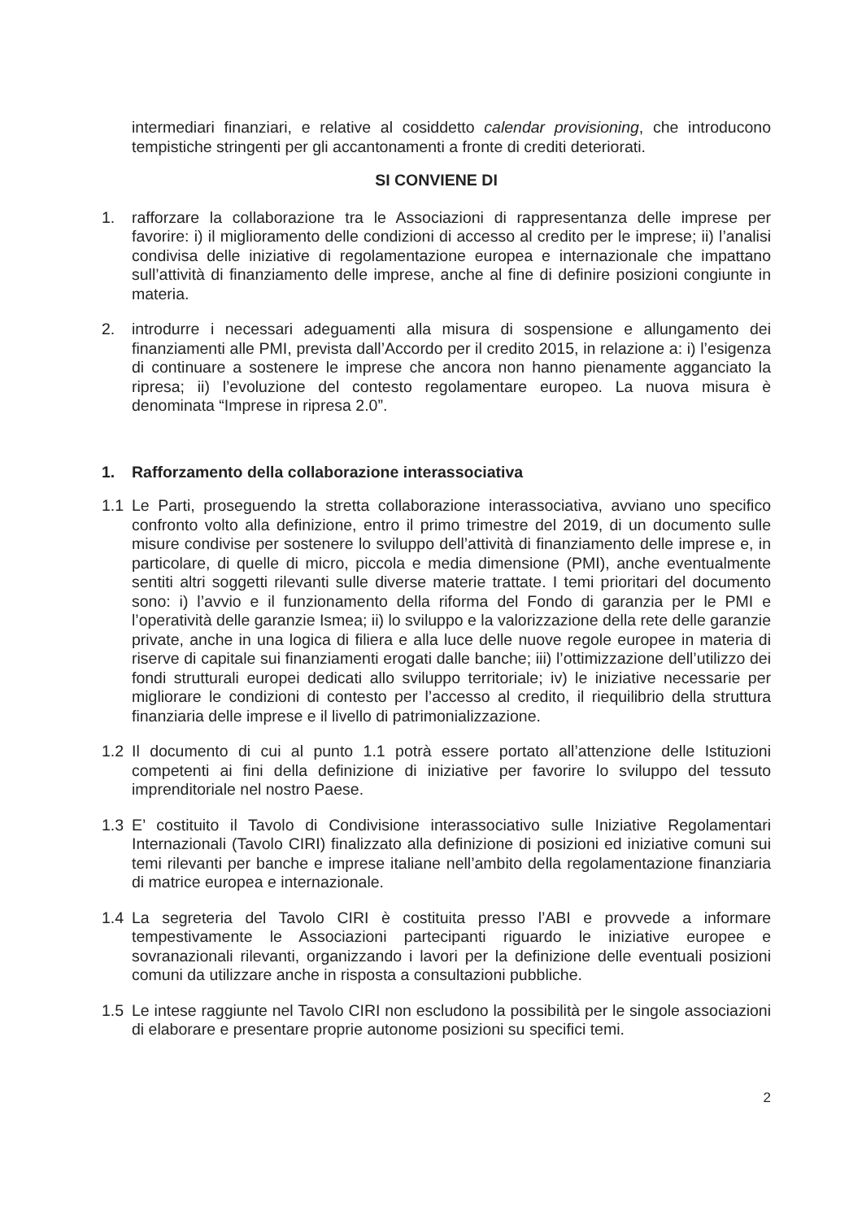intermediari finanziari, e relative al cosiddetto calendar provisioning, che introducono tempistiche stringenti per gli accantonamenti a fronte di crediti deteriorati.
SI CONVIENE DI
1. rafforzare la collaborazione tra le Associazioni di rappresentanza delle imprese per favorire: i) il miglioramento delle condizioni di accesso al credito per le imprese; ii) l’analisi condivisa delle iniziative di regolamentazione europea e internazionale che impattano sull’attività di finanziamento delle imprese, anche al fine di definire posizioni congiunte in materia.
2. introdurre i necessari adeguamenti alla misura di sospensione e allungamento dei finanziamenti alle PMI, prevista dall’Accordo per il credito 2015, in relazione a: i) l’esigenza di continuare a sostenere le imprese che ancora non hanno pienamente agganciato la ripresa; ii) l’evoluzione del contesto regolamentare europeo. La nuova misura è denominata “Imprese in ripresa 2.0”.
1. Rafforzamento della collaborazione interassociativa
1.1 Le Parti, proseguendo la stretta collaborazione interassociativa, avviano uno specifico confronto volto alla definizione, entro il primo trimestre del 2019, di un documento sulle misure condivise per sostenere lo sviluppo dell’attività di finanziamento delle imprese e, in particolare, di quelle di micro, piccola e media dimensione (PMI), anche eventualmente sentiti altri soggetti rilevanti sulle diverse materie trattate. I temi prioritari del documento sono: i) l’avvio e il funzionamento della riforma del Fondo di garanzia per le PMI e l’operatività delle garanzie Ismea; ii) lo sviluppo e la valorizzazione della rete delle garanzie private, anche in una logica di filiera e alla luce delle nuove regole europee in materia di riserve di capitale sui finanziamenti erogati dalle banche; iii) l’ottimizzazione dell’utilizzo dei fondi strutturali europei dedicati allo sviluppo territoriale; iv) le iniziative necessarie per migliorare le condizioni di contesto per l’accesso al credito, il riequilibrio della struttura finanziaria delle imprese e il livello di patrimonializzazione.
1.2 Il documento di cui al punto 1.1 potrà essere portato all’attenzione delle Istituzioni competenti ai fini della definizione di iniziative per favorire lo sviluppo del tessuto imprenditoriale nel nostro Paese.
1.3 E’ costituito il Tavolo di Condivisione interassociativo sulle Iniziative Regolamentari Internazionali (Tavolo CIRI) finalizzato alla definizione di posizioni ed iniziative comuni sui temi rilevanti per banche e imprese italiane nell’ambito della regolamentazione finanziaria di matrice europea e internazionale.
1.4 La segreteria del Tavolo CIRI è costituita presso l’ABI e provvede a informare tempestivamente le Associazioni partecipanti riguardo le iniziative europee e sovranazionali rilevanti, organizzando i lavori per la definizione delle eventuali posizioni comuni da utilizzare anche in risposta a consultazioni pubbliche.
1.5 Le intese raggiunte nel Tavolo CIRI non escludono la possibilità per le singole associazioni di elaborare e presentare proprie autonome posizioni su specifici temi.
2